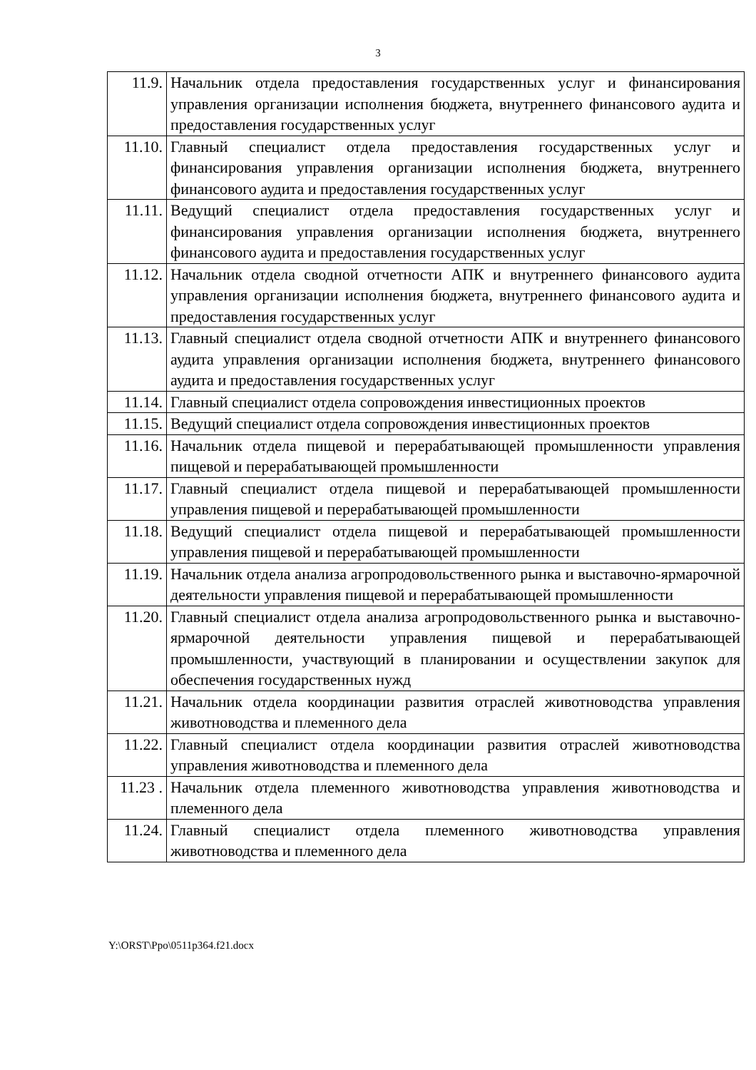3
| 11.9. | Начальник отдела предоставления государственных услуг и финансирования управления организации исполнения бюджета, внутреннего финансового аудита и предоставления государственных услуг |
| 11.10. | Главный специалист отдела предоставления государственных услуг и финансирования управления организации исполнения бюджета, внутреннего финансового аудита и предоставления государственных услуг |
| 11.11. | Ведущий специалист отдела предоставления государственных услуг и финансирования управления организации исполнения бюджета, внутреннего финансового аудита и предоставления государственных услуг |
| 11.12. | Начальник отдела сводной отчетности АПК и внутреннего финансового аудита управления организации исполнения бюджета, внутреннего финансового аудита и предоставления государственных услуг |
| 11.13. | Главный специалист отдела сводной отчетности АПК и внутреннего финансового аудита управления организации исполнения бюджета, внутреннего финансового аудита и предоставления государственных услуг |
| 11.14. | Главный специалист отдела сопровождения инвестиционных проектов |
| 11.15. | Ведущий специалист отдела сопровождения инвестиционных проектов |
| 11.16. | Начальник отдела пищевой и перерабатывающей промышленности управления пищевой и перерабатывающей промышленности |
| 11.17. | Главный специалист отдела пищевой и перерабатывающей промышленности управления пищевой и перерабатывающей промышленности |
| 11.18. | Ведущий специалист отдела пищевой и перерабатывающей промышленности управления пищевой и перерабатывающей промышленности |
| 11.19. | Начальник отдела анализа агропродовольственного рынка и выставочно-ярмарочной деятельности управления пищевой и перерабатывающей промышленности |
| 11.20. | Главный специалист отдела анализа агропродовольственного рынка и выставочно-ярмарочной деятельности управления пищевой и перерабатывающей промышленности, участвующий в планировании и осуществлении закупок для обеспечения государственных нужд |
| 11.21. | Начальник отдела координации развития отраслей животноводства управления животноводства и племенного дела |
| 11.22. | Главный специалист отдела координации развития отраслей животноводства управления животноводства и племенного дела |
| 11.23 . | Начальник отдела племенного животноводства управления животноводства и племенного дела |
| 11.24. | Главный специалист отдела племенного животноводства управления животноводства и племенного дела |
Y:\ORST\Ppo\0511p364.f21.docx